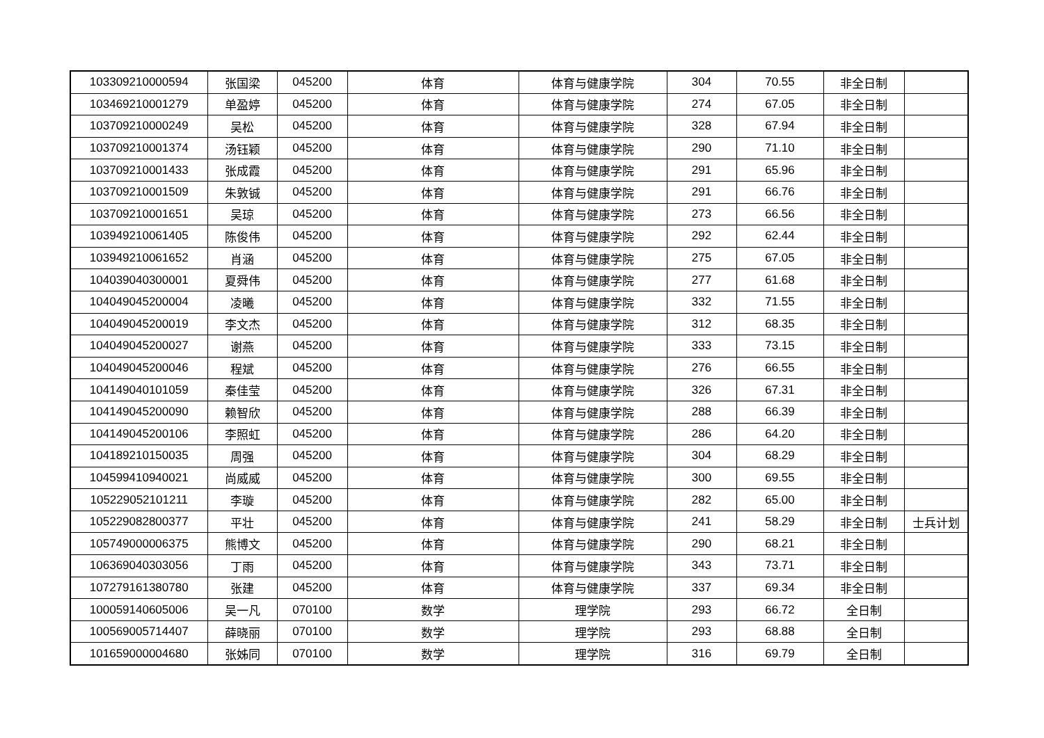| 103309210000594 | 张国梁 | 045200 | 体育 | 体育与健康学院 | 304 | 70.55 | 非全日制 | |
| 103469210001279 | 单盈婷 | 045200 | 体育 | 体育与健康学院 | 274 | 67.05 | 非全日制 | |
| 103709210000249 | 吴松 | 045200 | 体育 | 体育与健康学院 | 328 | 67.94 | 非全日制 | |
| 103709210001374 | 汤钰颖 | 045200 | 体育 | 体育与健康学院 | 290 | 71.10 | 非全日制 | |
| 103709210001433 | 张成霞 | 045200 | 体育 | 体育与健康学院 | 291 | 65.96 | 非全日制 | |
| 103709210001509 | 朱敦铖 | 045200 | 体育 | 体育与健康学院 | 291 | 66.76 | 非全日制 | |
| 103709210001651 | 吴琼 | 045200 | 体育 | 体育与健康学院 | 273 | 66.56 | 非全日制 | |
| 103949210061405 | 陈俊伟 | 045200 | 体育 | 体育与健康学院 | 292 | 62.44 | 非全日制 | |
| 103949210061652 | 肖涵 | 045200 | 体育 | 体育与健康学院 | 275 | 67.05 | 非全日制 | |
| 104039040300001 | 夏舜伟 | 045200 | 体育 | 体育与健康学院 | 277 | 61.68 | 非全日制 | |
| 104049045200004 | 凌曦 | 045200 | 体育 | 体育与健康学院 | 332 | 71.55 | 非全日制 | |
| 104049045200019 | 李文杰 | 045200 | 体育 | 体育与健康学院 | 312 | 68.35 | 非全日制 | |
| 104049045200027 | 谢燕 | 045200 | 体育 | 体育与健康学院 | 333 | 73.15 | 非全日制 | |
| 104049045200046 | 程斌 | 045200 | 体育 | 体育与健康学院 | 276 | 66.55 | 非全日制 | |
| 104149040101059 | 秦佳莹 | 045200 | 体育 | 体育与健康学院 | 326 | 67.31 | 非全日制 | |
| 104149045200090 | 赖智欣 | 045200 | 体育 | 体育与健康学院 | 288 | 66.39 | 非全日制 | |
| 104149045200106 | 李照虹 | 045200 | 体育 | 体育与健康学院 | 286 | 64.20 | 非全日制 | |
| 104189210150035 | 周强 | 045200 | 体育 | 体育与健康学院 | 304 | 68.29 | 非全日制 | |
| 104599410940021 | 尚威威 | 045200 | 体育 | 体育与健康学院 | 300 | 69.55 | 非全日制 | |
| 105229052101211 | 李璇 | 045200 | 体育 | 体育与健康学院 | 282 | 65.00 | 非全日制 | |
| 105229082800377 | 平壮 | 045200 | 体育 | 体育与健康学院 | 241 | 58.29 | 非全日制 | 士兵计划 |
| 105749000006375 | 熊博文 | 045200 | 体育 | 体育与健康学院 | 290 | 68.21 | 非全日制 | |
| 106369040303056 | 丁雨 | 045200 | 体育 | 体育与健康学院 | 343 | 73.71 | 非全日制 | |
| 107279161380780 | 张建 | 045200 | 体育 | 体育与健康学院 | 337 | 69.34 | 非全日制 | |
| 100059140605006 | 吴一凡 | 070100 | 数学 | 理学院 | 293 | 66.72 | 全日制 | |
| 100569005714407 | 薛晓丽 | 070100 | 数学 | 理学院 | 293 | 68.88 | 全日制 | |
| 101659000004680 | 张姊同 | 070100 | 数学 | 理学院 | 316 | 69.79 | 全日制 | |